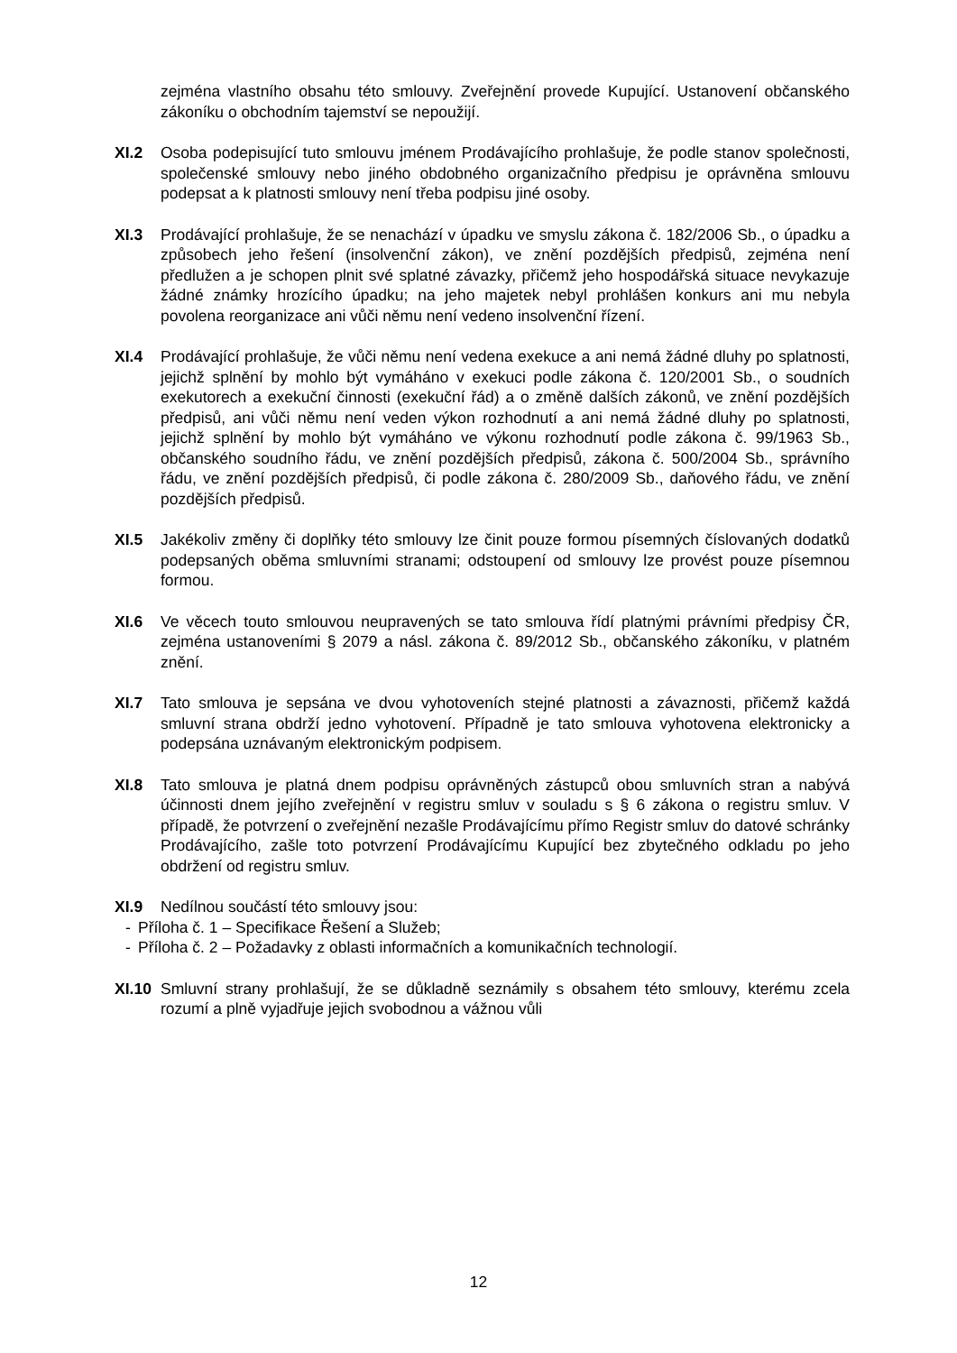zejména vlastního obsahu této smlouvy. Zveřejnění provede Kupující. Ustanovení občanského zákoníku o obchodním tajemství se nepoužijí.
XI.2 Osoba podepisující tuto smlouvu jménem Prodávajícího prohlašuje, že podle stanov společnosti, společenské smlouvy nebo jiného obdobného organizačního předpisu je oprávněna smlouvu podepsat a k platnosti smlouvy není třeba podpisu jiné osoby.
XI.3 Prodávající prohlašuje, že se nenachází v úpadku ve smyslu zákona č. 182/2006 Sb., o úpadku a způsobech jeho řešení (insolvenční zákon), ve znění pozdějších předpisů, zejména není předlužen a je schopen plnit své splatné závazky, přičemž jeho hospodářská situace nevykazuje žádné známky hrozícího úpadku; na jeho majetek nebyl prohlášen konkurs ani mu nebyla povolena reorganizace ani vůči němu není vedeno insolvenční řízení.
XI.4 Prodávající prohlašuje, že vůči němu není vedena exekuce a ani nemá žádné dluhy po splatnosti, jejichž splnění by mohlo být vymáháno v exekuci podle zákona č. 120/2001 Sb., o soudních exekutorech a exekuční činnosti (exekuční řád) a o změně dalších zákonů, ve znění pozdějších předpisů, ani vůči němu není veden výkon rozhodnutí a ani nemá žádné dluhy po splatnosti, jejichž splnění by mohlo být vymáháno ve výkonu rozhodnutí podle zákona č. 99/1963 Sb., občanského soudního řádu, ve znění pozdějších předpisů, zákona č. 500/2004 Sb., správního řádu, ve znění pozdějších předpisů, či podle zákona č. 280/2009 Sb., daňového řádu, ve znění pozdějších předpisů.
XI.5 Jakékoliv změny či doplňky této smlouvy lze činit pouze formou písemných číslovaných dodatků podepsaných oběma smluvními stranami; odstoupení od smlouvy lze provést pouze písemnou formou.
XI.6 Ve věcech touto smlouvou neupravených se tato smlouva řídí platnými právními předpisy ČR, zejména ustanoveními § 2079 a násl. zákona č. 89/2012 Sb., občanského zákoníku, v platném znění.
XI.7 Tato smlouva je sepsána ve dvou vyhotoveních stejné platnosti a závaznosti, přičemž každá smluvní strana obdrží jedno vyhotovení. Případně je tato smlouva vyhotovena elektronicky a podepsána uznávaným elektronickým podpisem.
XI.8 Tato smlouva je platná dnem podpisu oprávněných zástupců obou smluvních stran a nabývá účinnosti dnem jejího zveřejnění v registru smluv v souladu s § 6 zákona o registru smluv. V případě, že potvrzení o zveřejnění nezašle Prodávajícímu přímo Registr smluv do datové schránky Prodávajícího, zašle toto potvrzení Prodávajícímu Kupující bez zbytečného odkladu po jeho obdržení od registru smluv.
XI.9 Nedílnou součástí této smlouvy jsou:
- Příloha č. 1 – Specifikace Řešení a Služeb;
- Příloha č. 2 – Požadavky z oblasti informačních a komunikačních technologií.
XI.10
Smluvní strany prohlašují, že se důkladně seznámily s obsahem této smlouvy, kterému zcela rozumí a plně vyjadřuje jejich svobodnou a vážnou vůli
12